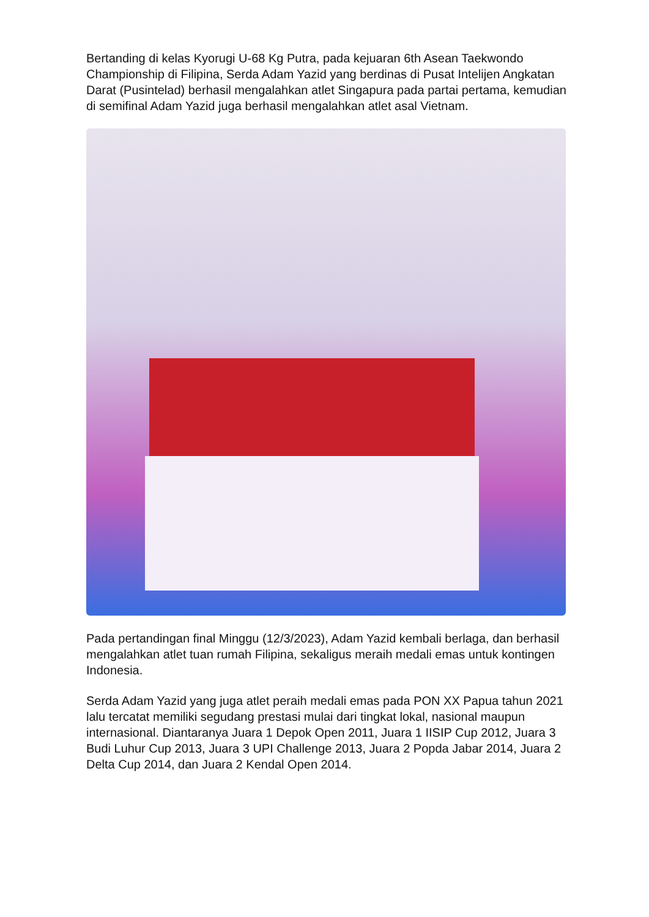Bertanding di kelas Kyorugi U-68 Kg Putra, pada kejuaran 6th Asean Taekwondo Championship di Filipina, Serda Adam Yazid yang berdinas di Pusat Intelijen Angkatan Darat (Pusintelad) berhasil mengalahkan atlet Singapura pada partai pertama, kemudian di semifinal Adam Yazid juga berhasil mengalahkan atlet asal Vietnam.
Pada pertandingan final Minggu (12/3/2023), Adam Yazid kembali berlaga, dan berhasil mengalahkan atlet tuan rumah Filipina, sekaligus meraih medali emas untuk kontingen Indonesia.
Serda Adam Yazid yang juga atlet peraih medali emas pada PON XX Papua tahun 2021 lalu tercatat memiliki segudang prestasi mulai dari tingkat lokal, nasional maupun internasional. Diantaranya Juara 1 Depok Open 2011, Juara 1 IISIP Cup 2012, Juara 3 Budi Luhur Cup 2013, Juara 3 UPI Challenge 2013, Juara 2 Popda Jabar 2014, Juara 2 Delta Cup 2014, dan Juara 2 Kendal Open 2014.